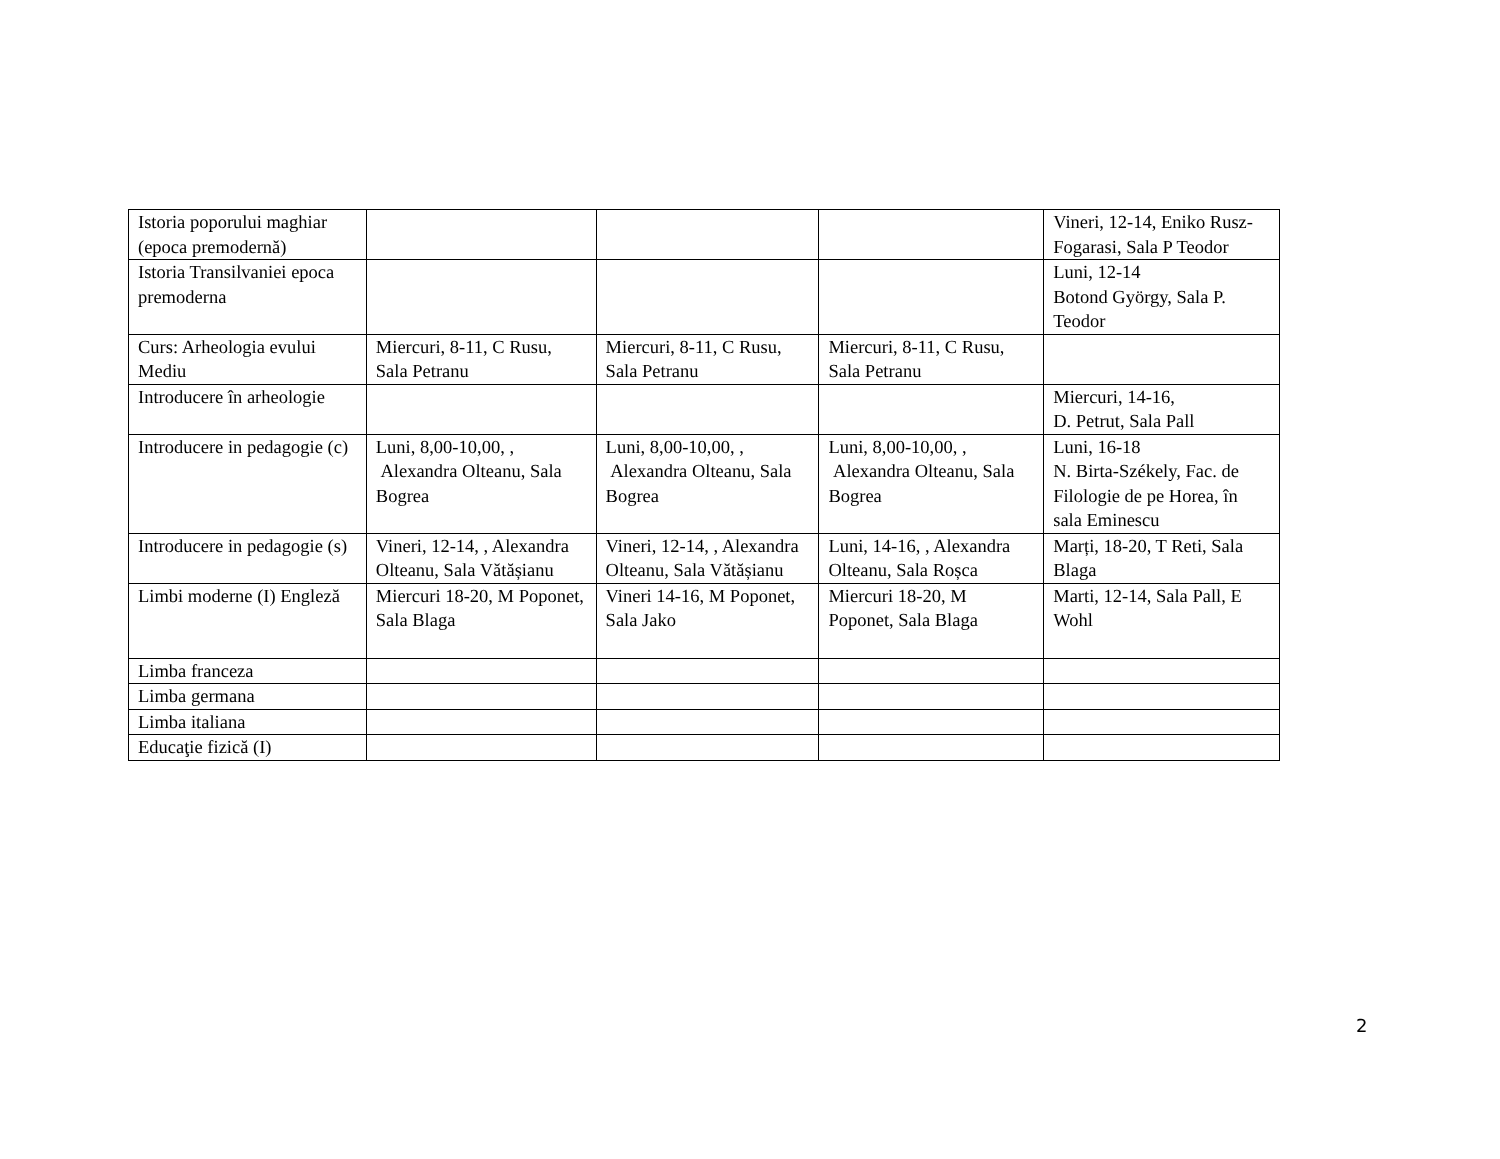| Istoria poporului maghiar (epoca premodernă) | | | | Vineri, 12-14, Eniko Rusz-Fogarasi, Sala P Teodor |
| Istoria Transilvaniei epoca premoderna | | | | Luni, 12-14 Botond György, Sala P. Teodor |
| Curs: Arheologia evului Mediu | Miercuri, 8-11, C Rusu, Sala Petranu | Miercuri, 8-11, C Rusu, Sala Petranu | Miercuri, 8-11, C Rusu, Sala Petranu | |
| Introducere în arheologie | | | | Miercuri, 14-16, D. Petrut, Sala Pall |
| Introducere in pedagogie (c) | Luni, 8,00-10,00, , Alexandra Olteanu, Sala Bogrea | Luni, 8,00-10,00, , Alexandra Olteanu, Sala Bogrea | Luni, 8,00-10,00, , Alexandra Olteanu, Sala Bogrea | Luni, 16-18 N. Birta-Székely, Fac. de Filologie de pe Horea, în sala Eminescu |
| Introducere in pedagogie (s) | Vineri, 12-14, , Alexandra Olteanu, Sala Vătășianu | Vineri, 12-14, , Alexandra Olteanu, Sala Vătășianu | Luni, 14-16, , Alexandra Olteanu, Sala Roșca | Marți, 18-20, T Reti, Sala Blaga |
| Limbi moderne (I) Engleză | Miercuri 18-20, M Poponet, Sala Blaga | Vineri 14-16, M Poponet, Sala Jako | Miercuri 18-20, M Poponet, Sala Blaga | Marti, 12-14, Sala Pall, E Wohl |
| Limba franceza | | | | |
| Limba germana | | | | |
| Limba italiana | | | | |
| Educaţie fizică (I) | | | | |
2